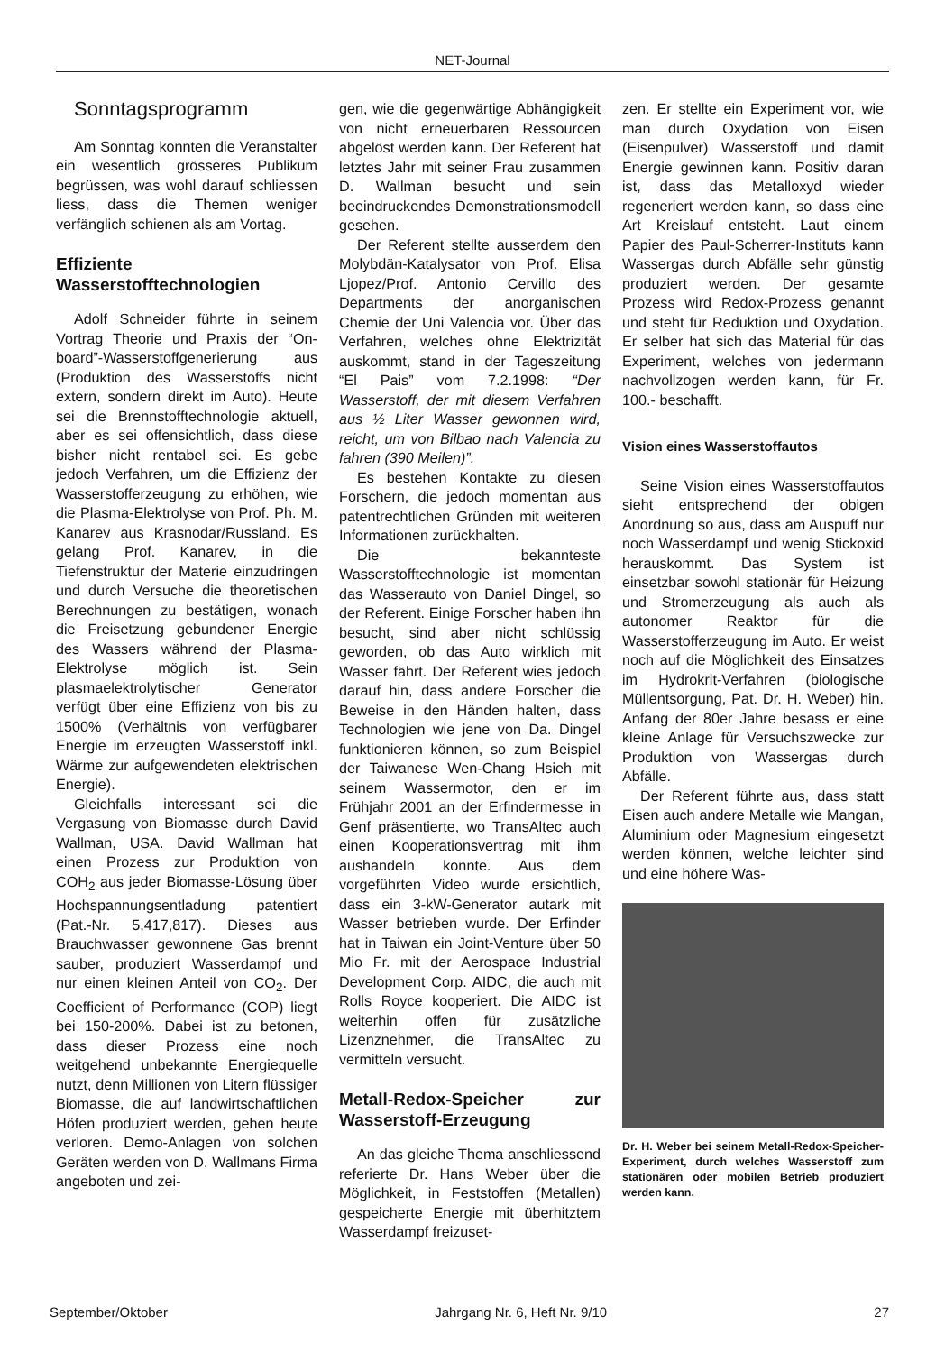NET-Journal
Sonntagsprogramm
Am Sonntag konnten die Veranstalter ein wesentlich grösseres Publikum begrüssen, was wohl darauf schliessen liess, dass die Themen weniger verfänglich schienen als am Vortag.
Effiziente Wasserstofftechnologien
Adolf Schneider führte in seinem Vortrag Theorie und Praxis der “On-board”-Wasserstoffgenerierung aus (Produktion des Wasserstoffs nicht extern, sondern direkt im Auto). Heute sei die Brennstofftechnologie aktuell, aber es sei offensichtlich, dass diese bisher nicht rentabel sei. Es gebe jedoch Verfahren, um die Effizienz der Wasserstofferzeugung zu erhöhen, wie die Plasma-Elektrolyse von Prof. Ph. M. Kanarev aus Krasnodar/Russland. Es gelang Prof. Kanarev, in die Tiefenstruktur der Materie einzudringen und durch Versuche die theoretischen Berechnungen zu bestätigen, wonach die Freisetzung gebundener Energie des Wassers während der Plasma-Elektrolyse möglich ist. Sein plasmaelektrolytischer Generator verfügt über eine Effizienz von bis zu 1500% (Verhältnis von verfügbarer Energie im erzeugten Wasserstoff inkl. Wärme zur aufgewendeten elektrischen Energie).
Gleichfalls interessant sei die Vergasung von Biomasse durch David Wallman, USA. David Wallman hat einen Prozess zur Produktion von COH<sub>2</sub> aus jeder Biomasse-Lösung über Hochspannungsentladung patentiert (Pat.-Nr. 5,417,817). Dieses aus Brauchwasser gewonnene Gas brennt sauber, produziert Wasserdampf und nur einen kleinen Anteil von CO<sub>2</sub>. Der Coefficient of Performance (COP) liegt bei 150-200%. Dabei ist zu betonen, dass dieser Prozess eine noch weitgehend unbekannte Energiequelle nutzt, denn Millionen von Litern flüssiger Biomasse, die auf landwirtschaftlichen Höfen produziert werden, gehen heute verloren. Demo-Anlagen von solchen Geräten werden von D. Wallmans Firma angeboten und zei-
gen, wie die gegenwärtige Abhängigkeit von nicht erneuerbaren Ressourcen abgelöst werden kann. Der Referent hat letztes Jahr mit seiner Frau zusammen D. Wallman besucht und sein beeindruckendes Demonstrationsmodell gesehen.
Der Referent stellte ausserdem den Molybdän-Katalysator von Prof. Elisa Ljopez/Prof. Antonio Cervillo des Departments der anorganischen Chemie der Uni Valencia vor. Über das Verfahren, welches ohne Elektrizität auskommt, stand in der Tageszeitung “El Pais” vom 7.2.1998: “Der Wasserstoff, der mit diesem Verfahren aus ½ Liter Wasser gewonnen wird, reicht, um von Bilbao nach Valencia zu fahren (390 Meilen)”.
Es bestehen Kontakte zu diesen Forschern, die jedoch momentan aus patentrechtlichen Gründen mit weiteren Informationen zurückhalten.
Die bekannteste Wasserstofftechnologie ist momentan das Wasserauto von Daniel Dingel, so der Referent. Einige Forscher haben ihn besucht, sind aber nicht schlüssig geworden, ob das Auto wirklich mit Wasser fährt. Der Referent wies jedoch darauf hin, dass andere Forscher die Beweise in den Händen halten, dass Technologien wie jene von Da. Dingel funktionieren können, so zum Beispiel der Taiwanese Wen-Chang Hsieh mit seinem Wassermotor, den er im Frühjahr 2001 an der Erfindermesse in Genf präsentierte, wo TransAltec auch einen Kooperationsvertrag mit ihm aushandeln konnte. Aus dem vorgeführten Video wurde ersichtlich, dass ein 3-kW-Generator autark mit Wasser betrieben wurde. Der Erfinder hat in Taiwan ein Joint-Venture über 50 Mio Fr. mit der Aerospace Industrial Development Corp. AIDC, die auch mit Rolls Royce kooperiert. Die AIDC ist weiterhin offen für zusätzliche Lizenznehmer, die TransAltec zu vermitteln versucht.
Metall-Redox-Speicher zur Wasserstoff-Erzeugung
An das gleiche Thema anschliessend referierte Dr. Hans Weber über die Möglichkeit, in Feststoffen (Metallen) gespeicherte Energie mit überhitztem Wasserdampf freizuset-
zen. Er stellte ein Experiment vor, wie man durch Oxydation von Eisen (Eisenpulver) Wasserstoff und damit Energie gewinnen kann. Positiv daran ist, dass das Metalloxyd wieder regeneriert werden kann, so dass eine Art Kreislauf entsteht. Laut einem Papier des Paul-Scherrer-Instituts kann Wassergas durch Abfälle sehr günstig produziert werden. Der gesamte Prozess wird Redox-Prozess genannt und steht für Reduktion und Oxydation. Er selber hat sich das Material für das Experiment, welches von jedermann nachvollzogen werden kann, für Fr. 100.- beschafft.
Vision eines Wasserstoffautos
Seine Vision eines Wasserstoffautos sieht entsprechend der obigen Anordnung so aus, dass am Auspuff nur noch Wasserdampf und wenig Stickoxid herauskommt. Das System ist einsetzbar sowohl stationär für Heizung und Stromerzeugung als auch als autonomer Reaktor für die Wasserstofferzeugung im Auto. Er weist noch auf die Möglichkeit des Einsatzes im Hydrokrit-Verfahren (biologische Müllentsorgung, Pat. Dr. H. Weber) hin. Anfang der 80er Jahre besass er eine kleine Anlage für Versuchszwecke zur Produktion von Wassergas durch Abfälle.
Der Referent führte aus, dass statt Eisen auch andere Metalle wie Mangan, Aluminium oder Magnesium eingesetzt werden können, welche leichter sind und eine höhere Was-
Dr. H. Weber bei seinem Metall-Redox-Speicher-Experiment, durch welches Wasserstoff zum stationären oder mobilen Betrieb produziert werden kann.
September/Oktober Jahrgang Nr. 6, Heft Nr. 9/10 27